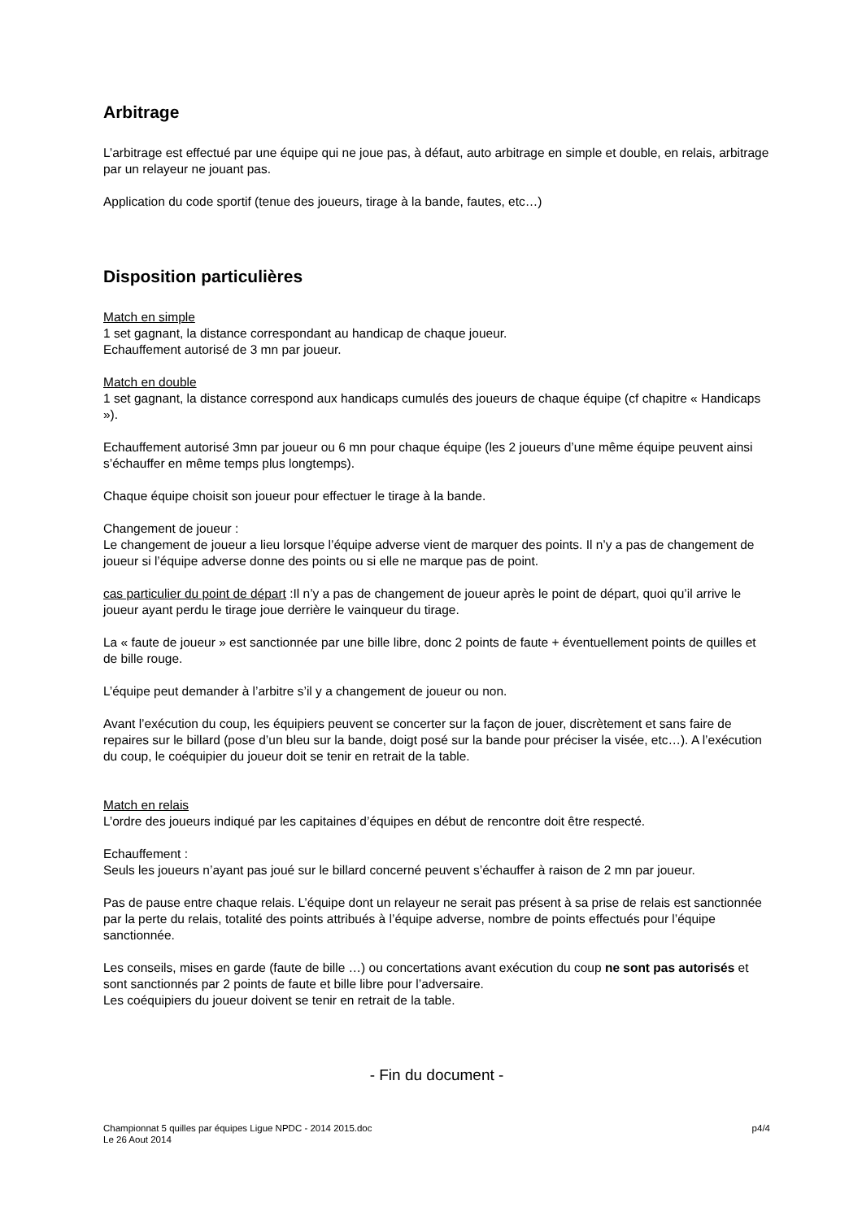Arbitrage
L’arbitrage est effectué par une équipe qui ne joue pas, à défaut, auto arbitrage en simple et double, en relais, arbitrage par un relayeur ne jouant pas.
Application du code sportif (tenue des joueurs, tirage à la bande, fautes, etc…)
Disposition particulières
Match en simple
1 set gagnant, la distance correspondant au handicap de chaque joueur.
Echauffement autorisé de 3 mn par joueur.
Match en double
1 set gagnant, la distance correspond aux handicaps cumulés des joueurs de chaque équipe (cf chapitre « Handicaps »).
Echauffement autorisé 3mn par joueur ou 6 mn pour chaque équipe (les 2 joueurs d’une même équipe peuvent ainsi s’échauffer en même temps plus longtemps).
Chaque équipe choisit son joueur pour effectuer le tirage à la bande.
Changement de joueur :
Le changement de joueur a lieu lorsque l’équipe adverse vient de marquer des points. Il n’y a pas de changement de joueur si l’équipe adverse donne des points ou si elle ne marque pas de point.
cas particulier du point de départ :Il n’y a pas de changement de joueur après le point de départ, quoi qu’il arrive le joueur ayant perdu le tirage joue derrière le vainqueur du tirage.
La « faute de joueur » est sanctionnée par une bille libre, donc 2 points de faute + éventuellement points de quilles et de bille rouge.
L’équipe peut demander à l’arbitre s’il y a changement de joueur ou non.
Avant l’exécution du coup, les équipiers peuvent se concerter sur la façon de jouer, discrètement et sans faire de repaires sur le billard (pose d’un bleu sur la bande, doigt posé sur la bande pour préciser la visée, etc…). A l’exécution du coup, le coéquipier du joueur doit se tenir en retrait de la table.
Match en relais
L’ordre des joueurs indiqué par les capitaines d’équipes en début de rencontre doit être respecté.
Echauffement :
Seuls les joueurs n’ayant pas joué sur le billard concerné peuvent s’échauffer à raison de 2 mn par joueur.
Pas de pause entre chaque relais. L’équipe dont un relayeur ne serait pas présent à sa prise de relais est sanctionnée par la perte du relais, totalité des points attribués à l’équipe adverse, nombre de points effectués pour l’équipe sanctionnée.
Les conseils, mises en garde (faute de bille …) ou concertations avant exécution du coup ne sont pas autorisés et sont sanctionnés par 2 points de faute et bille libre pour l’adversaire.
Les coéquipiers du joueur doivent se tenir en retrait de la table.
- Fin du document -
Championnat 5 quilles par équipes Ligue NPDC - 2014 2015.doc
Le 26 Aout 2014
p4/4